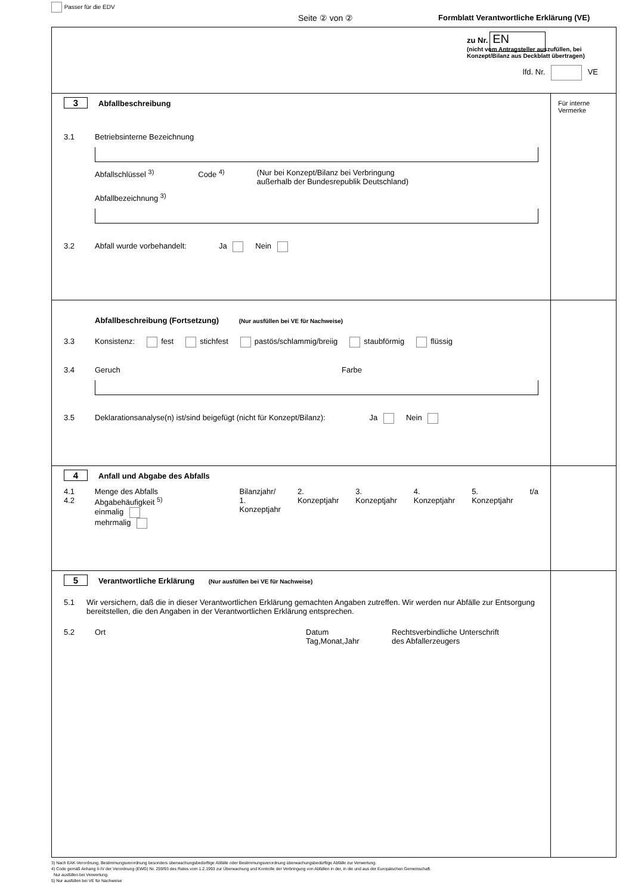Passer für die EDV
Seite ② von ②
Formblatt Verantwortliche Erklärung (VE)
zu Nr. EN
(nicht vom Antragsteller auszufüllen, bei Konzept/Bilanz aus Deckblatt übertragen)
lfd. Nr. VE
3 Abfallbeschreibung
3.1 Betriebsinterne Bezeichnung
Abfallschlüssel <sup>3)</sup> Code <sup>4)</sup> (Nur bei Konzept/Bilanz bei Verbringung
außerhalb der Bundesrepublik Deutschland)
Abfallbezeichnung <sup>3)</sup>
3.2 Abfall wurde vorbehandelt: Ja Nein
Für interne Vermerke
Abfallbeschreibung (Fortsetzung) (Nur ausfüllen bei VE für Nachweise)
3.3 Konsistenz: fest stichfest pastös/schlammig/breiig staubförmig flüssig
3.4 Geruch Farbe
3.5 Deklarationsanalyse(n) ist/sind beigefügt (nicht für Konzept/Bilanz): Ja Nein
4 Anfall und Abgabe des Abfalls
4.1
4.2 Menge des Abfalls
Abgabehäufigkeit <sup>5)</sup>
einmalig
mehrmalig Bilanzjahr/
1. Konzeptjahr 2. Konzeptjahr 3. Konzeptjahr 4. Konzeptjahr 5. Konzeptjahr t/a
5 Verantwortliche Erklärung (Nur ausfüllen bei VE für Nachweise)
5.1 Wir versichern, daß die in dieser Verantwortlichen Erklärung gemachten Angaben zutreffen. Wir werden nur Abfälle zur Entsorgung bereitstellen, die den Angaben in der Verantwortlichen Erklärung entsprechen.
5.2 Ort Datum
Tag,Monat,Jahr Rechtsverbindliche Unterschrift
des Abfallerzeugers
3) Nach EAK-Verordnung, Bestimmungsverordnung besonders überwachungsbedürftige Abfälle oder Bestimmungsverordnung überwachungsbedürftige Abfälle zur Verwertung.
4) Code gemäß Anhang II-IV der Verordnung (EWG) Nr. 259/93 des Rates vom 1.2.1993 zur Überwachung und Kontrolle der Verbringung von Abfällen in der, in die und aus der Europäischen Gemeinschaft.
Nur ausfüllen bei Verwertung.
5) Nur ausfüllen bei VE für Nachweise